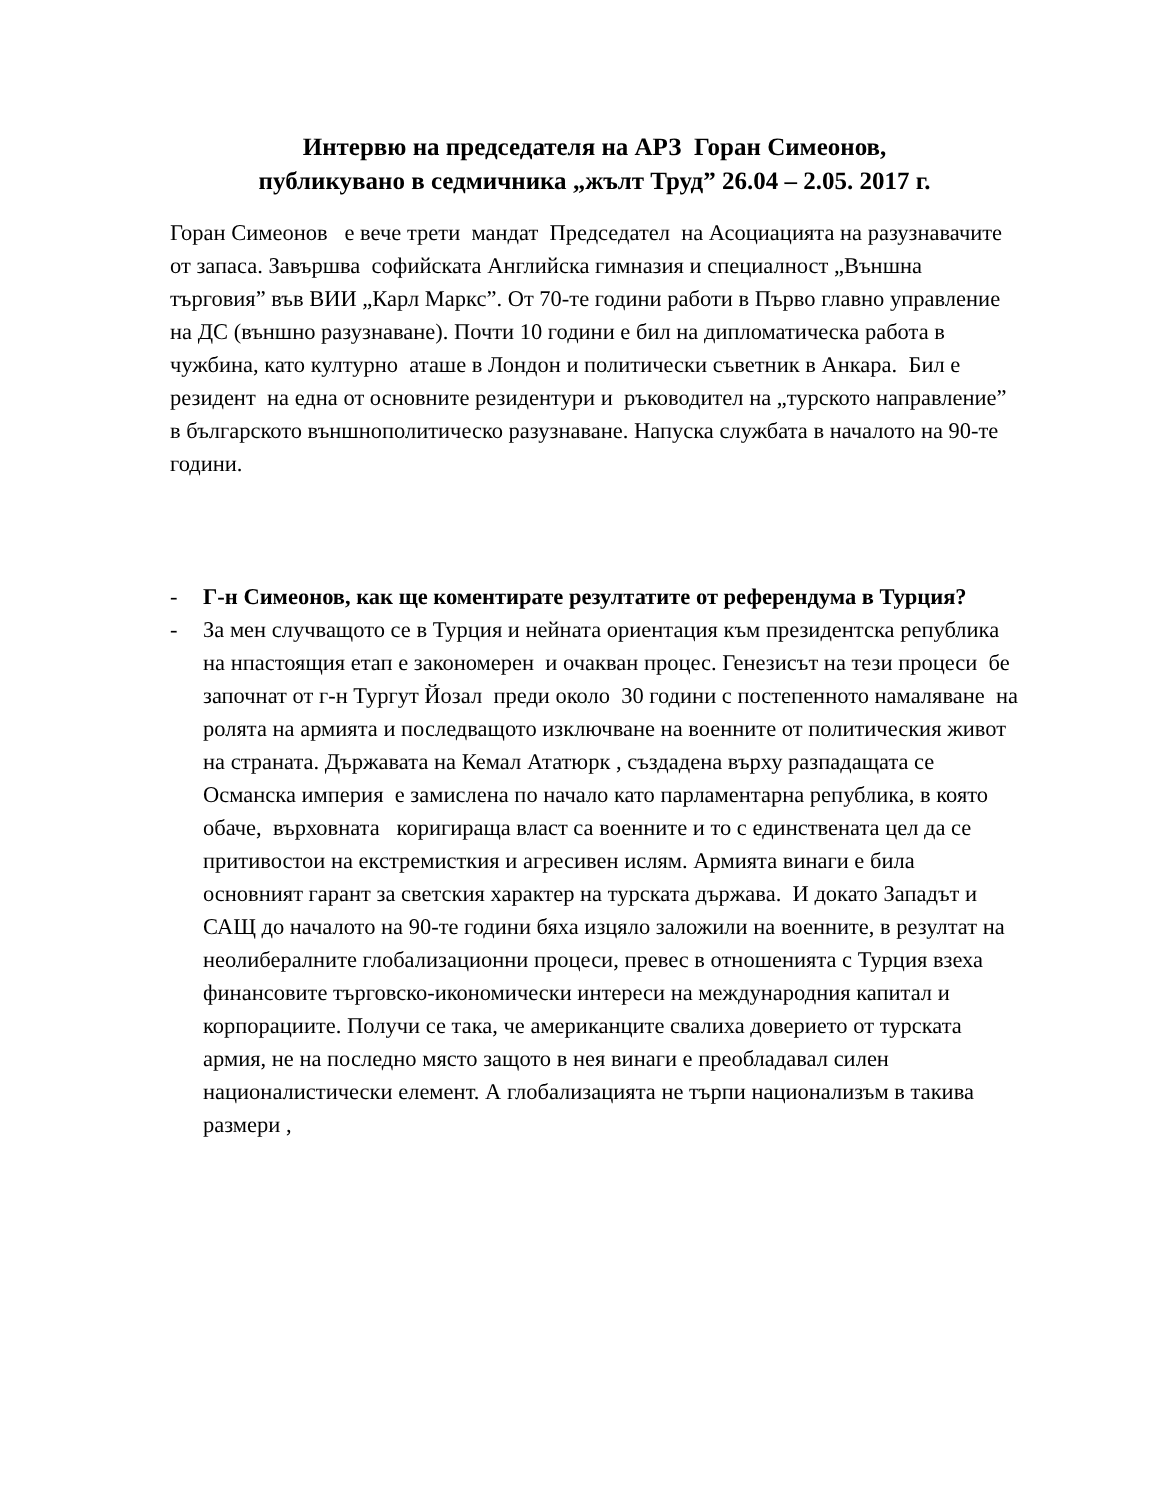Интервю на председателя на АРЗ Горан Симеонов,
публикувано в седмичника „жълт Труд” 26.04 – 2.05. 2017 г.
Горан Симеонов е вече трети мандат Председател на Асоциацията на разузнавачите от запаса. Завършва софийската Английска гимназия и специалност „Външна търговия” във ВИИ „Карл Маркс”. От 70-те години работи в Първо главно управление на ДС (външно разузнаване). Почти 10 години е бил на дипломатическа работа в чужбина, като културно аташе в Лондон и политически съветник в Анкара. Бил е резидент на една от основните резидентури и ръководител на „турското направление” в българското външнополитическо разузнаване. Напуска службата в началото на 90-те години.
- Г-н Симеонов, как ще коментирате резултатите от референдума в Турция?
- За мен случващото се в Турция и нейната ориентация към президентска република на нпастоящия етап е закономерен и очакван процес. Генезисът на тези процеси бе започнат от г-н Тургут Йозал преди около 30 години с постепенното намаляване на ролята на армията и последващото изключване на военните от политическия живот на страната. Държавата на Кемал Ататюрк , създадена върху разпадащата се Османска империя е замислена по начало като парламентарна република, в която обаче, върховната коригираща власт са военните и то с единствената цел да се притивостои на екстремисткия и агресивен ислям. Армията винаги е била основният гарант за светския характер на турската държава. И докато Западът и САЩ до началото на 90-те години бяха изцяло заложили на военните, в резултат на неолибералните глобализационни процеси, превес в отношенията с Турция взеха финансовите търговско-икономически интереси на международния капитал и корпорациите. Получи се така, че американците свалиха доверието от турската армия, не на последно място защото в нея винаги е преобладавал силен националистически елемент. А глобализацията не търпи национализъм в такива размери ,